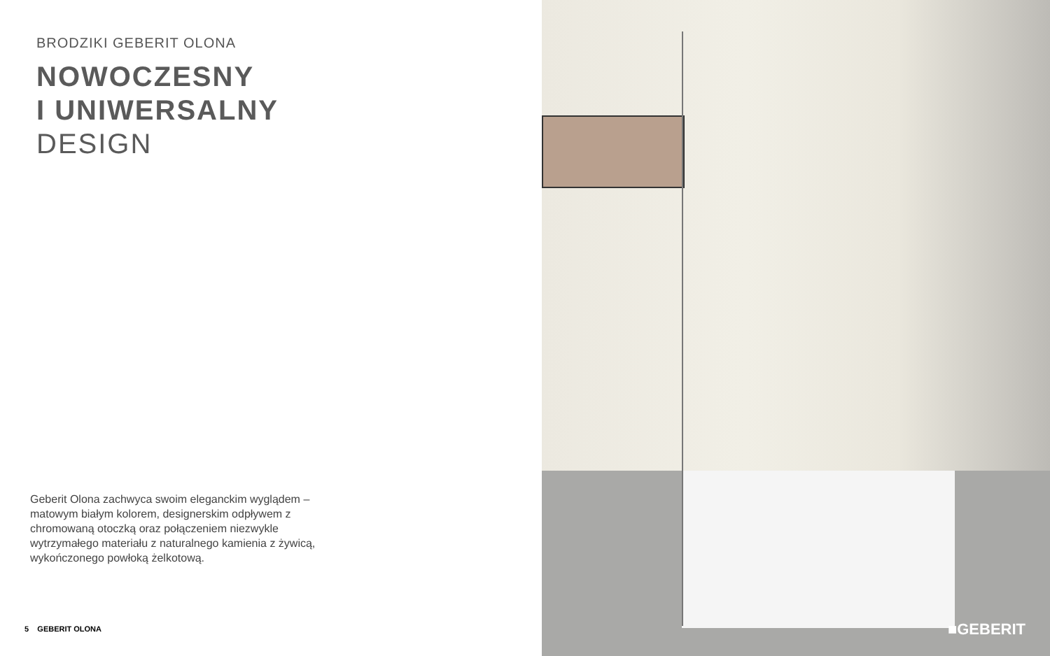BRODZIKI GEBERIT OLONA
NOWOCZESNY
I UNIWERSALNY
DESIGN
Geberit Olona zachwyca swoim eleganckim wyglądem – matowym białym kolorem, designerskim odpływem z chromowaną otoczką oraz połączeniem niezwykle wytrzymałego materiału z naturalnego kamienia z żywicą, wykończonego powłoką żelkotową.
5 GEBERIT OLONA
■GEBERIT